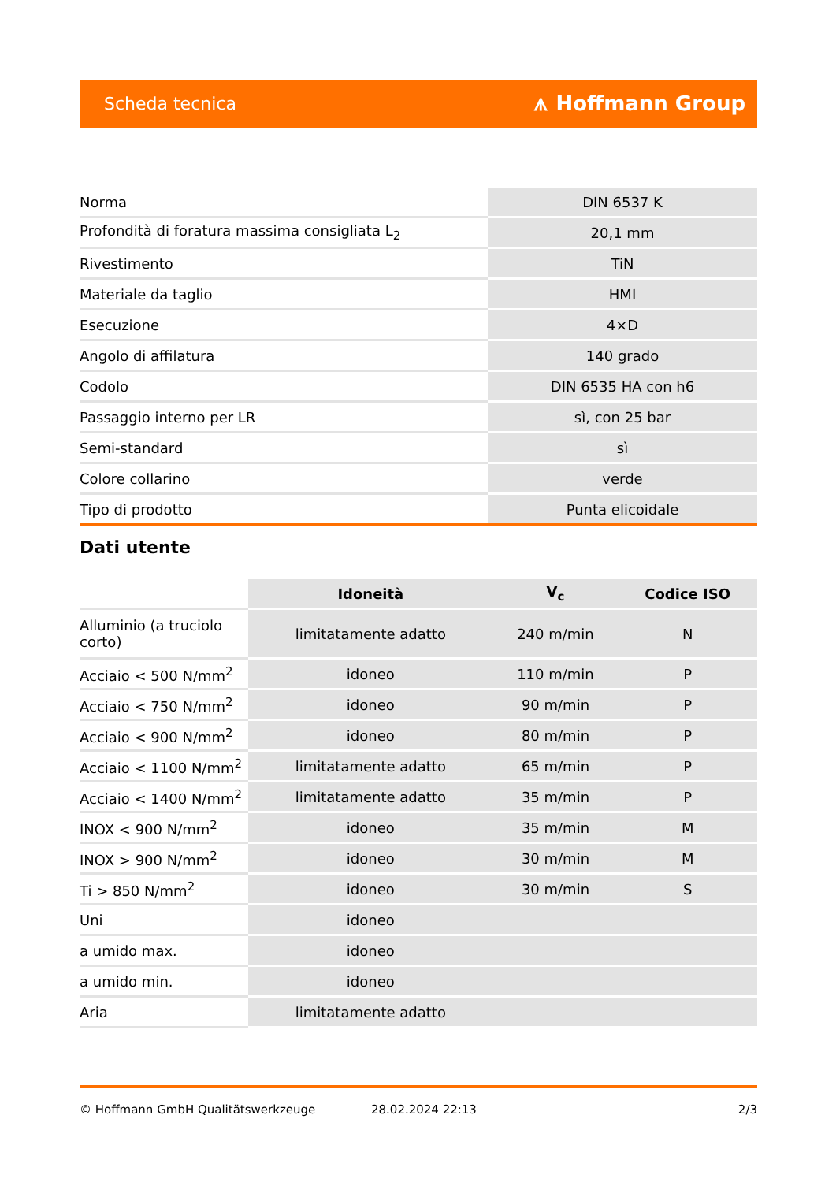Scheda tecnica ⩚ Hoffmann Group
| Norma | DIN 6537 K |
| Profondità di foratura massima consigliata L<sub>2</sub> | 20,1 mm |
| Rivestimento | TiN |
| Materiale da taglio | HMI |
| Esecuzione | 4×D |
| Angolo di affilatura | 140 grado |
| Codolo | DIN 6535 HA con h6 |
| Passaggio interno per LR | sì, con 25 bar |
| Semi-standard | sì |
| Colore collarino | verde |
| Tipo di prodotto | Punta elicoidale |
Dati utente
| | Idoneità | V<sub>c</sub> | Codice ISO |
| --- | --- | --- | --- |
| Alluminio (a truciolo corto) | limitatamente adatto | 240 m/min | N |
| Acciaio < 500 N/mm<sup>2</sup> | idoneo | 110 m/min | P |
| Acciaio < 750 N/mm<sup>2</sup> | idoneo | 90 m/min | P |
| Acciaio < 900 N/mm<sup>2</sup> | idoneo | 80 m/min | P |
| Acciaio < 1100 N/mm<sup>2</sup> | limitatamente adatto | 65 m/min | P |
| Acciaio < 1400 N/mm<sup>2</sup> | limitatamente adatto | 35 m/min | P |
| INOX < 900 N/mm<sup>2</sup> | idoneo | 35 m/min | M |
| INOX > 900 N/mm<sup>2</sup> | idoneo | 30 m/min | M |
| Ti > 850 N/mm<sup>2</sup> | idoneo | 30 m/min | S |
| Uni | idoneo | | |
| a umido max. | idoneo | | |
| a umido min. | idoneo | | |
| Aria | limitatamente adatto | | |
© Hoffmann GmbH Qualitätswerkzeuge 28.02.2024 22:13 2/3